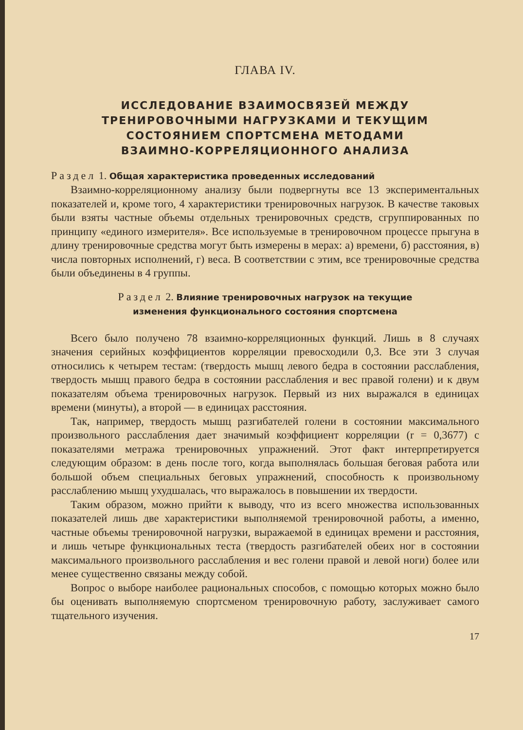ГЛАВА IV.
ИССЛЕДОВАНИЕ ВЗАИМОСВЯЗЕЙ МЕЖДУ
ТРЕНИРОВОЧНЫМИ НАГРУЗКАМИ И ТЕКУЩИМ
СОСТОЯНИЕМ СПОРТСМЕНА МЕТОДАМИ
ВЗАИМНО-КОРРЕЛЯЦИОННОГО АНАЛИЗА
Раздел 1. Общая характеристика проведенных исследований
Взаимно-корреляционному анализу были подвергнуты все 13 экспериментальных показателей и, кроме того, 4 характеристики тренировочных нагрузок. В качестве таковых были взяты частные объемы отдельных тренировочных средств, сгруппированных по принципу «единого измерителя». Все используемые в тренировочном процессе прыгуна в длину тренировочные средства могут быть измерены в мерах: а) времени, б) расстояния, в) числа повторных исполнений, г) веса. В соответствии с этим, все тренировочные средства были объединены в 4 группы.
Раздел 2. Влияние тренировочных нагрузок на текущие
изменения функционального состояния спортсмена
Всего было получено 78 взаимно-корреляционных функций. Лишь в 8 случаях значения серийных коэффициентов корреляции превосходили 0,3. Все эти 3 случая относились к четырем тестам: (твердость мышц левого бедра в состоянии расслабления, твердость мышц правого бедра в состоянии расслабления и вес правой голени) и к двум показателям объема тренировочных нагрузок. Первый из них выражался в единицах времени (минуты), а второй — в единицах расстояния.
Так, например, твердость мышц разгибателей голени в состоянии максимального произвольного расслабления дает значимый коэффициент корреляции (r = 0,3677) с показателями метража тренировочных упражнений. Этот факт интерпретируется следующим образом: в день после того, когда выполнялась большая беговая работа или большой объем специальных беговых упражнений, способность к произвольному расслаблению мышц ухудшалась, что выражалось в повышении их твердости.
Таким образом, можно прийти к выводу, что из всего множества использованных показателей лишь две характеристики выполняемой тренировочной работы, а именно, частные объемы тренировочной нагрузки, выражаемой в единицах времени и расстояния, и лишь четыре функциональных теста (твердость разгибателей обеих ног в состоянии максимального произвольного расслабления и вес голени правой и левой ноги) более или менее существенно связаны между собой.
Вопрос о выборе наиболее рациональных способов, с помощью которых можно было бы оценивать выполняемую спортсменом тренировочную работу, заслуживает самого тщательного изучения.
17